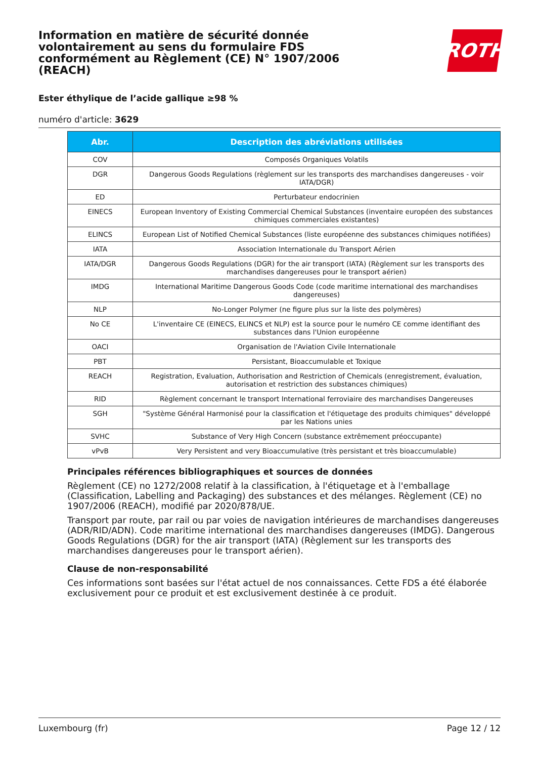ROTH
Information en matière de sécurité donnée volontairement au sens du formulaire FDS conformément au Règlement (CE) N° 1907/2006 (REACH)
Ester éthylique de l’acide gallique ≥98 %
numéro d'article: 3629
| Abr. | Description des abréviations utilisées |
| --- | --- |
| COV | Composés Organiques Volatils |
| DGR | Dangerous Goods Regulations (règlement sur les transports des marchandises dangereuses - voir IATA/DGR) |
| ED | Perturbateur endocrinien |
| EINECS | European Inventory of Existing Commercial Chemical Substances (inventaire européen des substances chimiques commerciales existantes) |
| ELINCS | European List of Notified Chemical Substances (liste européenne des substances chimiques notifiées) |
| IATA | Association Internationale du Transport Aérien |
| IATA/DGR | Dangerous Goods Regulations (DGR) for the air transport (IATA) (Règlement sur les transports des marchandises dangereuses pour le transport aérien) |
| IMDG | International Maritime Dangerous Goods Code (code maritime international des marchandises dangereuses) |
| NLP | No-Longer Polymer (ne figure plus sur la liste des polymères) |
| No CE | L'inventaire CE (EINECS, ELINCS et NLP) est la source pour le numéro CE comme identifiant des substances dans l'Union européenne |
| OACI | Organisation de l'Aviation Civile Internationale |
| PBT | Persistant, Bioaccumulable et Toxique |
| REACH | Registration, Evaluation, Authorisation and Restriction of Chemicals (enregistrement, évaluation, autorisation et restriction des substances chimiques) |
| RID | Règlement concernant le transport International ferroviaire des marchandises Dangereuses |
| SGH | "Système Général Harmonisé pour la classification et l'étiquetage des produits chimiques" développé par les Nations unies |
| SVHC | Substance of Very High Concern (substance extrêmement préoccupante) |
| vPvB | Very Persistent and very Bioaccumulative (très persistant et très bioaccumulable) |
Principales références bibliographiques et sources de données
Règlement (CE) no 1272/2008 relatif à la classification, à l'étiquetage et à l'emballage (Classification, Labelling and Packaging) des substances et des mélanges. Règlement (CE) no 1907/2006 (REACH), modifié par 2020/878/UE.
Transport par route, par rail ou par voies de navigation intérieures de marchandises dangereuses (ADR/RID/ADN). Code maritime international des marchandises dangereuses (IMDG). Dangerous Goods Regulations (DGR) for the air transport (IATA) (Règlement sur les transports des marchandises dangereuses pour le transport aérien).
Clause de non-responsabilité
Ces informations sont basées sur l'état actuel de nos connaissances. Cette FDS a été élaborée exclusivement pour ce produit et est exclusivement destinée à ce produit.
Luxembourg (fr) Page 12 / 12